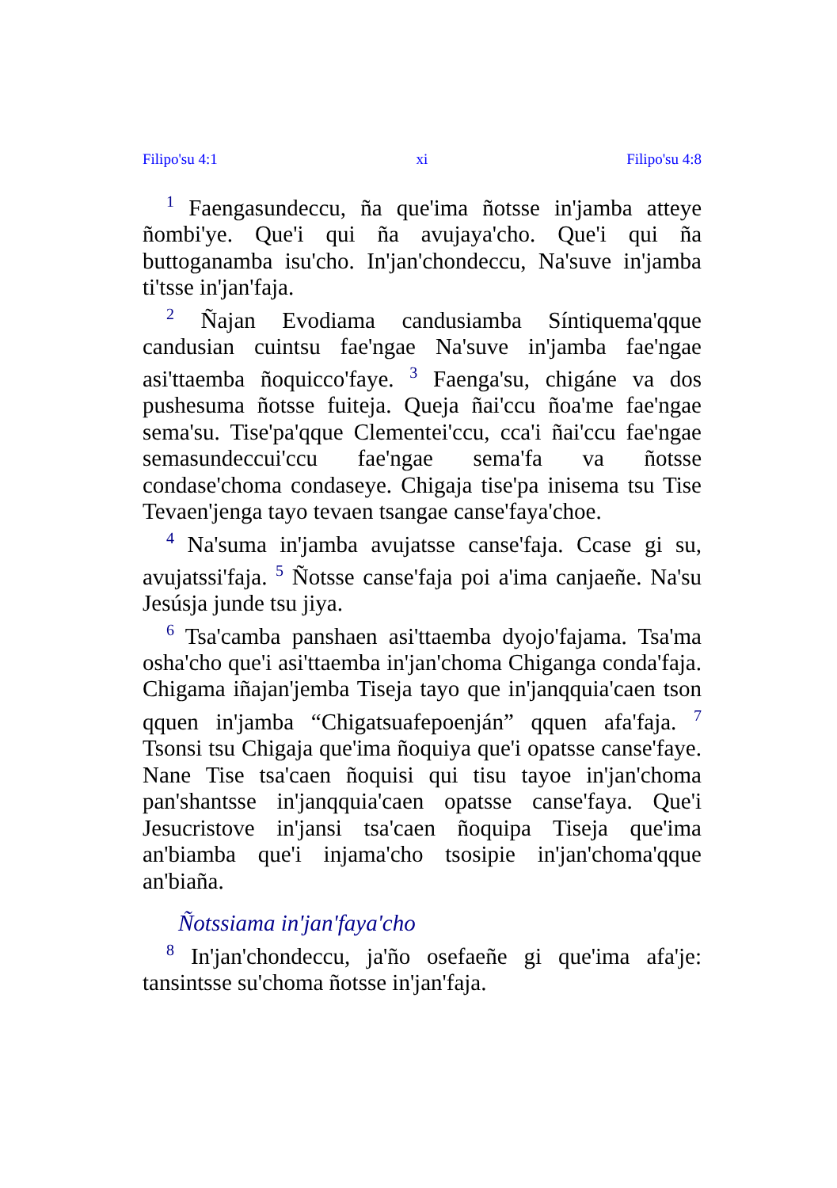Filipo'su 4:1 xi Filipo'su 4:8
<sup>1</sup> Faengasundeccu, ña que'ima ñotsse in'jamba atteye ñombi'ye. Que'i qui ña avujaya'cho. Que'i qui ña buttoganamba isu'cho. In'jan'chondeccu, Na'suve in'jamba ti'tsse in'jan'faja.
<sup>2</sup> Ñajan Evodiama candusiamba Síntiquema'qque candusian cuintsu fae'ngae Na'suve in'jamba fae'ngae asi'ttaemba ñoquicco'faye. <sup>3</sup> Faenga'su, chigáne va dos pushesuma ñotsse fuiteja. Queja ñai'ccu ñoa'me fae'ngae sema'su. Tise'pa'qque Clementei'ccu, cca'i ñai'ccu fae'ngae semasundeccui'ccu fae'ngae sema'fa va ñotsse condase'choma condaseye. Chigaja tise'pa inisema tsu Tise Tevaen'jenga tayo tevaen tsangae canse'faya'choe.
<sup>4</sup> Na'suma in'jamba avujatsse canse'faja. Ccase gi su, avujatssi'faja. <sup>5</sup> Ñotsse canse'faja poi a'ima canjaeñe. Na'su Jesúsja junde tsu jiya.
<sup>6</sup> Tsa'camba panshaen asi'ttaemba dyojo'fajama. Tsa'ma osha'cho que'i asi'ttaemba in'jan'choma Chiganga conda'faja. Chigama iñajan'jemba Tiseja tayo que in'janqquia'caen tson qquen in'jamba “Chigatsuafepoenján” qquen afa'faja. <sup>7</sup> Tsonsi tsu Chigaja que'ima ñoquiya que'i opatsse canse'faye. Nane Tise tsa'caen ñoquisi qui tisu tayoe in'jan'choma pan'shantsse in'janqquia'caen opatsse canse'faya. Que'i Jesucristove in'jansi tsa'caen ñoquipa Tiseja que'ima an'biamba que'i injama'cho tsosipie in'jan'choma'qque an'biaña.
Ñotssiama in'jan'faya'cho
<sup>8</sup> In'jan'chondeccu, ja'ño osefaeñe gi que'ima afa'je: tansintsse su'choma ñotsse in'jan'faja.